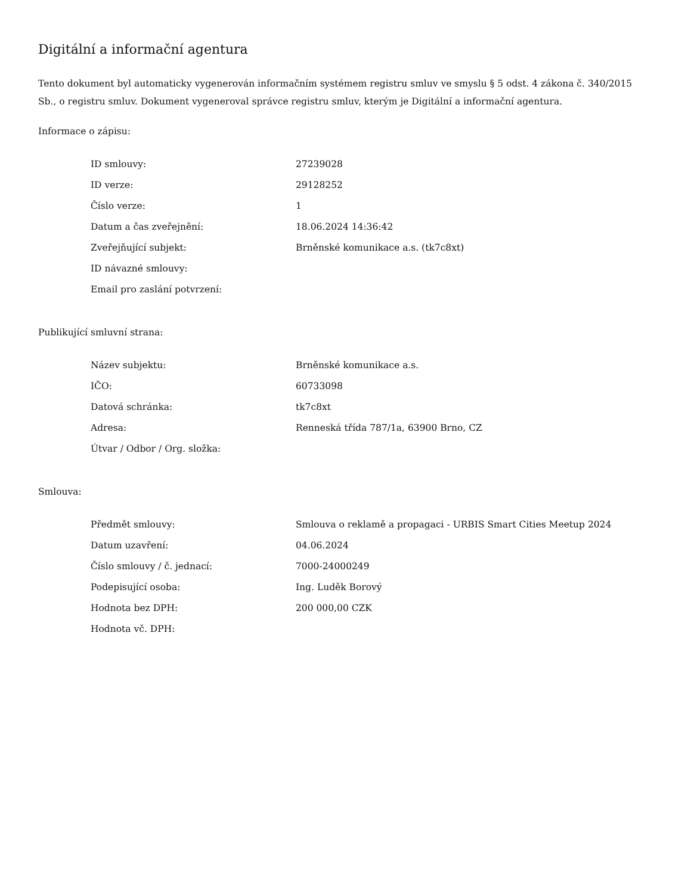Digitální a informační agentura
Tento dokument byl automaticky vygenerován informačním systémem registru smluv ve smyslu § 5 odst. 4 zákona č. 340/2015 Sb., o registru smluv. Dokument vygeneroval správce registru smluv, kterým je Digitální a informační agentura.
Informace o zápisu:
| ID smlouvy: | 27239028 |
| ID verze: | 29128252 |
| Číslo verze: | 1 |
| Datum a čas zveřejnění: | 18.06.2024 14:36:42 |
| Zveřejňující subjekt: | Brněnské komunikace a.s. (tk7c8xt) |
| ID návazné smlouvy: | |
| Email pro zaslání potvrzení: | |
Publikující smluvní strana:
| Název subjektu: | Brněnské komunikace a.s. |
| IČO: | 60733098 |
| Datová schránka: | tk7c8xt |
| Adresa: | Renneská třída 787/1a, 63900 Brno, CZ |
| Útvar / Odbor / Org. složka: | |
Smlouva:
| Předmět smlouvy: | Smlouva o reklamě a propagaci - URBIS Smart Cities Meetup 2024 |
| Datum uzavření: | 04.06.2024 |
| Číslo smlouvy / č. jednací: | 7000-24000249 |
| Podepisující osoba: | Ing. Luděk Borový |
| Hodnota bez DPH: | 200 000,00 CZK |
| Hodnota vč. DPH: | |